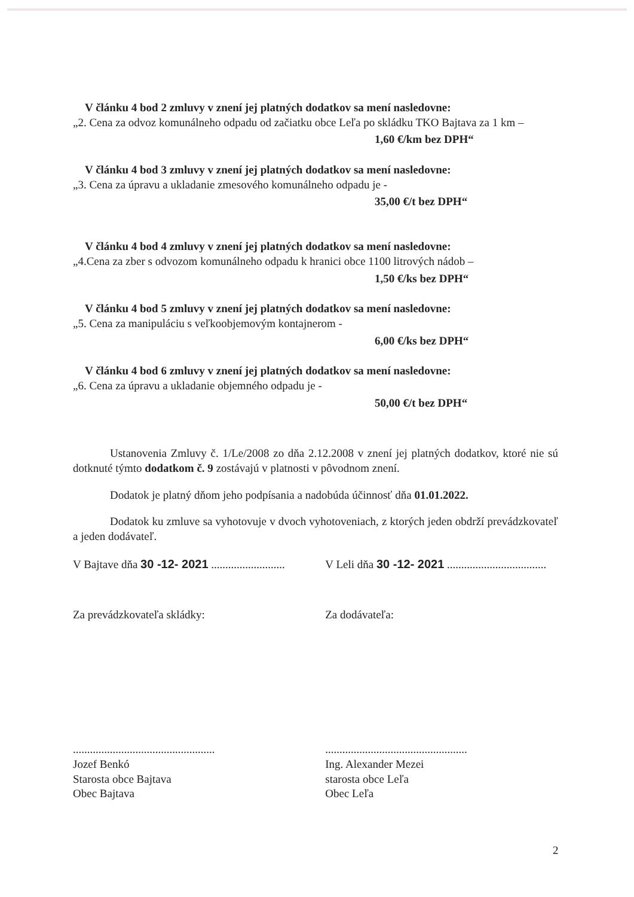V článku 4 bod 2 zmluvy v znení jej platných dodatkov sa mení nasledovne:
„2. Cena za odvoz komunálneho odpadu od začiatku obce Leľa po skládku TKO Bajtava za 1 km –
1,60 €/km bez DPH“
V článku 4 bod 3 zmluvy v znení jej platných dodatkov sa mení nasledovne:
„3. Cena za úpravu a ukladanie zmesového komunálneho odpadu je -
35,00 €/t bez DPH“
V článku 4 bod 4 zmluvy v znení jej platných dodatkov sa mení nasledovne:
„4.Cena za zber s odvozom komunálneho odpadu k hranici obce 1100 litrových nádob –
1,50 €/ks bez DPH“
V článku 4 bod 5 zmluvy v znení jej platných dodatkov sa mení nasledovne:
„5. Cena za manipuláciu s veľkoobjemovým kontajnerom -
6,00 €/ks bez DPH“
V článku 4 bod 6 zmluvy v znení jej platných dodatkov sa mení nasledovne:
„6. Cena za úpravu a ukladanie objemného odpadu je -
50,00 €/t bez DPH“
Ustanovenia Zmluvy č. 1/Le/2008 zo dňa 2.12.2008 v znení jej platných dodatkov, ktoré nie sú dotknuté týmto dodatkom č. 9 zostávajú v platnosti v pôvodnom znení.
Dodatok je platný dňom jeho podpísania a nadobúda účinnosť dňa 01.01.2022.
Dodatok ku zmluve sa vyhotovuje v dvoch vyhotoveniach, z ktorých jeden obdrží prevádzkovateľ a jeden dodávateľ.
V Bajtave dňa 30 -12- 2021 ..........................
V Leli dňa 30 -12- 2021 ...................................
Za prevádzkovateľa skládky: Za dodávateľa:
..................................................
Jozef Benkó
Starosta obce Bajtava
Obec Bajtava
..................................................
Ing. Alexander Mezei
starosta obce Leľa
Obec Leľa
2